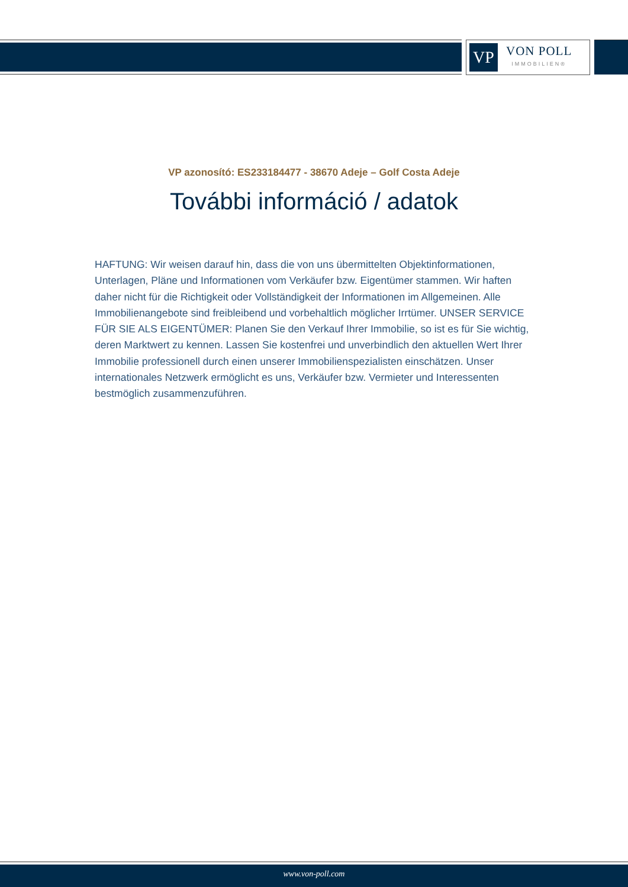VP
VON POLL
IMMOBILIEN®
VP azonosító: ES233184477 - 38670 Adeje – Golf Costa Adeje
További információ / adatok
HAFTUNG: Wir weisen darauf hin, dass die von uns übermittelten Objektinformationen, Unterlagen, Pläne und Informationen vom Verkäufer bzw. Eigentümer stammen. Wir haften daher nicht für die Richtigkeit oder Vollständigkeit der Informationen im Allgemeinen. Alle Immobilienangebote sind freibleibend und vorbehaltlich möglicher Irrtümer. UNSER SERVICE FÜR SIE ALS EIGENTÜMER: Planen Sie den Verkauf Ihrer Immobilie, so ist es für Sie wichtig, deren Marktwert zu kennen. Lassen Sie kostenfrei und unverbindlich den aktuellen Wert Ihrer Immobilie professionell durch einen unserer Immobilienspezialisten einschätzen. Unser internationales Netzwerk ermöglicht es uns, Verkäufer bzw. Vermieter und Interessenten bestmöglich zusammenzuführen.
www.von-poll.com